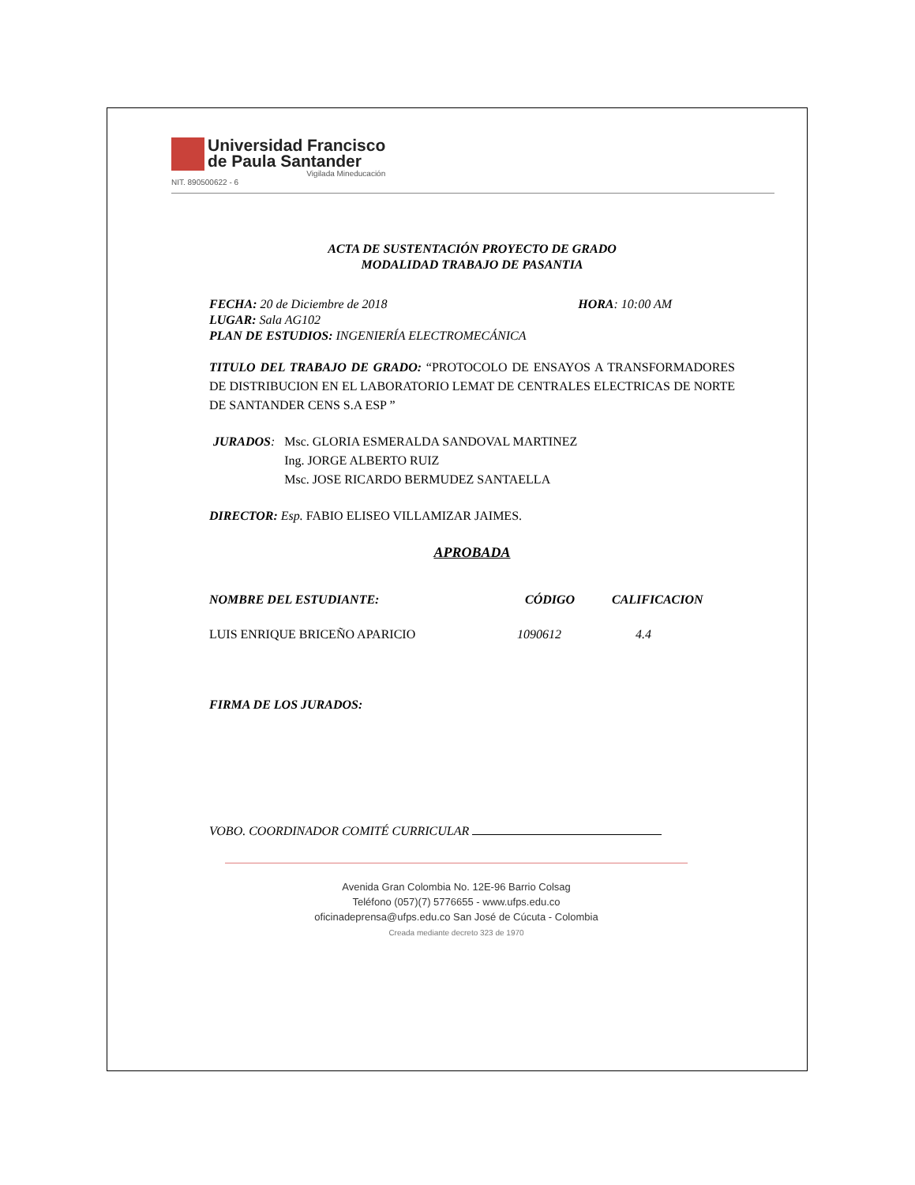Universidad Francisco
de Paula Santander
Vigilada Mineducación
NIT. 890500622 - 6
ACTA DE SUSTENTACIÓN PROYECTO DE GRADO
MODALIDAD TRABAJO DE PASANTIA
FECHA: 20 de Diciembre de 2018 HORA: 10:00 AM
LUGAR: Sala AG102
PLAN DE ESTUDIOS: INGENIERÍA ELECTROMECÁNICA
TITULO DEL TRABAJO DE GRADO: “PROTOCOLO DE ENSAYOS A TRANSFORMADORES DE DISTRIBUCION EN EL LABORATORIO LEMAT DE CENTRALES ELECTRICAS DE NORTE DE SANTANDER CENS S.A ESP ”
JURADOS: Msc. GLORIA ESMERALDA SANDOVAL MARTINEZ
Ing. JORGE ALBERTO RUIZ
Msc. JOSE RICARDO BERMUDEZ SANTAELLA
DIRECTOR: Esp. FABIO ELISEO VILLAMIZAR JAIMES.
APROBADA
NOMBRE DEL ESTUDIANTE: CÓDIGO CALIFICACION
LUIS ENRIQUE BRICEÑO APARICIO 1090612 4.4
FIRMA DE LOS JURADOS:
VOBO. COORDINADOR COMITÉ CURRICULAR
Avenida Gran Colombia No. 12E-96 Barrio Colsag
Teléfono (057)(7) 5776655 - www.ufps.edu.co
oficinadeprensa@ufps.edu.co San José de Cúcuta - Colombia
Creada mediante decreto 323 de 1970